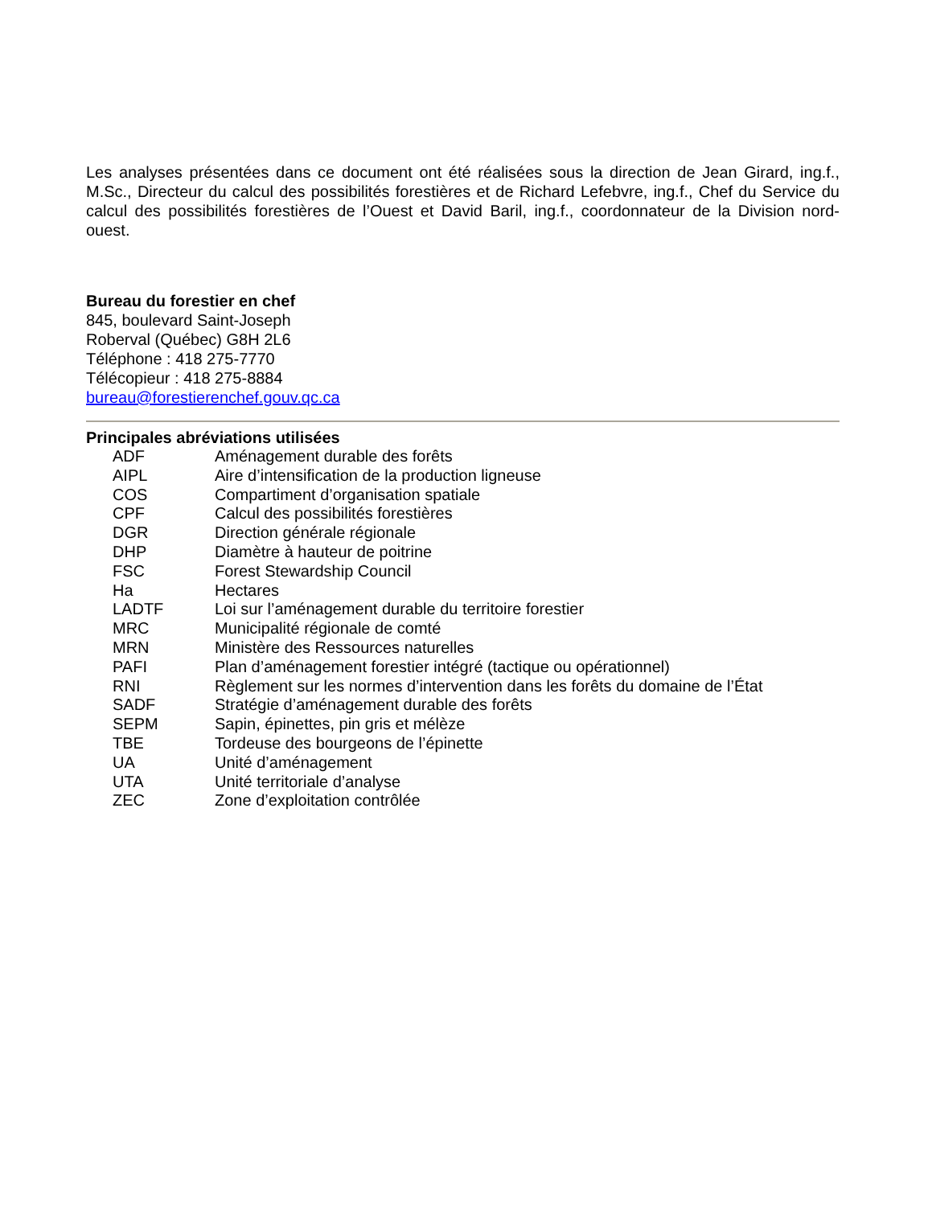Les analyses présentées dans ce document ont été réalisées sous la direction de Jean Girard, ing.f., M.Sc., Directeur du calcul des possibilités forestières et de Richard Lefebvre, ing.f., Chef du Service du calcul des possibilités forestières de l’Ouest et David Baril, ing.f., coordonnateur de la Division nord-ouest.
Bureau du forestier en chef
845, boulevard Saint-Joseph
Roberval (Québec) G8H 2L6
Téléphone : 418 275-7770
Télécopieur : 418 275-8884
bureau@forestierenchef.gouv.qc.ca
Principales abréviations utilisées
| ADF | Aménagement durable des forêts |
| AIPL | Aire d’intensification de la production ligneuse |
| COS | Compartiment d’organisation spatiale |
| CPF | Calcul des possibilités forestières |
| DGR | Direction générale régionale |
| DHP | Diamètre à hauteur de poitrine |
| FSC | Forest Stewardship Council |
| Ha | Hectares |
| LADTF | Loi sur l’aménagement durable du territoire forestier |
| MRC | Municipalité régionale de comté |
| MRN | Ministère des Ressources naturelles |
| PAFI | Plan d’aménagement forestier intégré (tactique ou opérationnel) |
| RNI | Règlement sur les normes d’intervention dans les forêts du domaine de l’État |
| SADF | Stratégie d’aménagement durable des forêts |
| SEPM | Sapin, épinettes, pin gris et mélèze |
| TBE | Tordeuse des bourgeons de l’épinette |
| UA | Unité d’aménagement |
| UTA | Unité territoriale d’analyse |
| ZEC | Zone d’exploitation contrôlée |